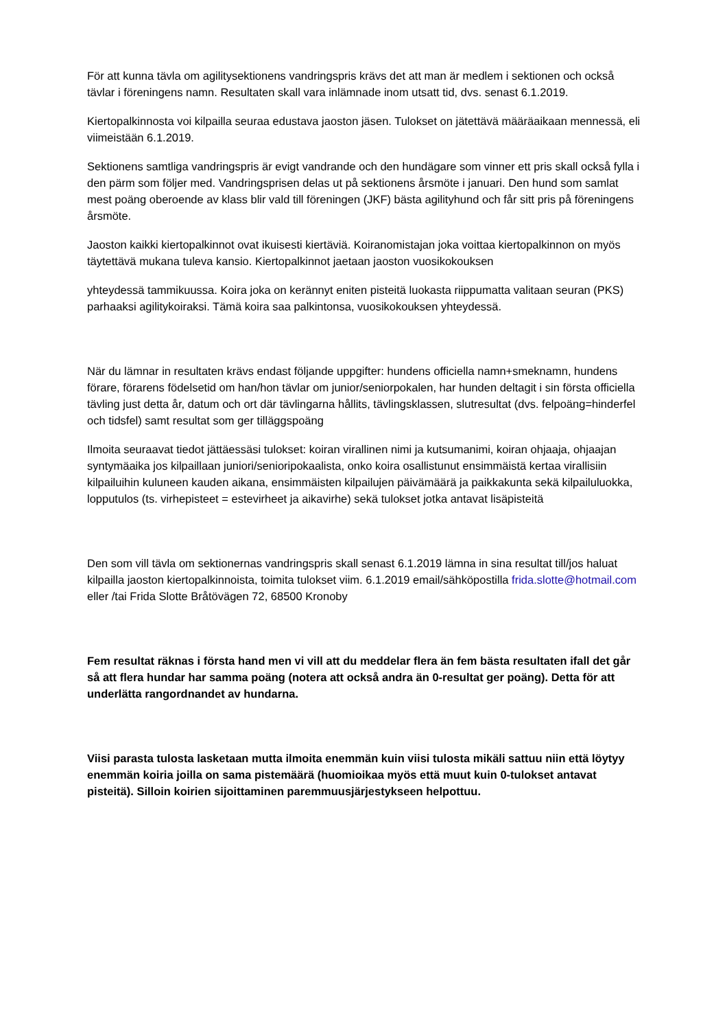För att kunna tävla om agilitysektionens vandringspris krävs det att man är medlem i sektionen och också tävlar i föreningens namn. Resultaten skall vara inlämnade inom utsatt tid, dvs. senast 6.1.2019.
Kiertopalkinnosta voi kilpailla seuraa edustava jaoston jäsen. Tulokset on jätettävä määräaikaan mennessä, eli viimeistään 6.1.2019.
Sektionens samtliga vandringspris är evigt vandrande och den hundägare som vinner ett pris skall också fylla i den pärm som följer med. Vandringsprisen delas ut på sektionens årsmöte i januari. Den hund som samlat mest poäng oberoende av klass blir vald till föreningen (JKF) bästa agilityhund och får sitt pris på föreningens årsmöte.
Jaoston kaikki kiertopalkinnot ovat ikuisesti kiertäviä. Koiranomistajan joka voittaa kiertopalkinnon on myös täytettävä mukana tuleva kansio. Kiertopalkinnot jaetaan jaoston vuosikokouksen
yhteydessä tammikuussa. Koira joka on kerännyt eniten pisteitä luokasta riippumatta valitaan seuran (PKS) parhaaksi agilitykoiraksi. Tämä koira saa palkintonsa, vuosikokouksen yhteydessä.
När du lämnar in resultaten krävs endast följande uppgifter: hundens officiella namn+smeknamn, hundens förare, förarens födelsetid om han/hon tävlar om junior/seniorpokalen, har hunden deltagit i sin första officiella tävling just detta år, datum och ort där tävlingarna hållits, tävlingsklassen, slutresultat (dvs. felpoäng=hinderfel och tidsfel) samt resultat som ger tilläggspoäng
Ilmoita seuraavat tiedot jättäessäsi tulokset: koiran virallinen nimi ja kutsumanimi, koiran ohjaaja, ohjaajan syntymäaika jos kilpaillaan juniori/senioripokaalista, onko koira osallistunut ensimmäistä kertaa virallisiin kilpailuihin kuluneen kauden aikana, ensimmäisten kilpailujen päivämäärä ja paikkakunta sekä kilpailuluokka, lopputulos (ts. virhepisteet = estevirheet ja aikavirhe) sekä tulokset jotka antavat lisäpisteitä
Den som vill tävla om sektionernas vandringspris skall senast 6.1.2019 lämna in sina resultat till/jos haluat kilpailla jaoston kiertopalkinnoista, toimita tulokset viim. 6.1.2019 email/sähköpostilla frida.slotte@hotmail.com eller /tai Frida Slotte Bråtövägen 72, 68500 Kronoby
Fem resultat räknas i första hand men vi vill att du meddelar flera än fem bästa resultaten ifall det går så att flera hundar har samma poäng (notera att också andra än 0-resultat ger poäng). Detta för att underlätta rangordnandet av hundarna.
Viisi parasta tulosta lasketaan mutta ilmoita enemmän kuin viisi tulosta mikäli sattuu niin että löytyy enemmän koiria joilla on sama pistemäärä (huomioikaa myös että muut kuin 0-tulokset antavat pisteitä). Silloin koirien sijoittaminen paremmuusjärjestykseen helpottuu.